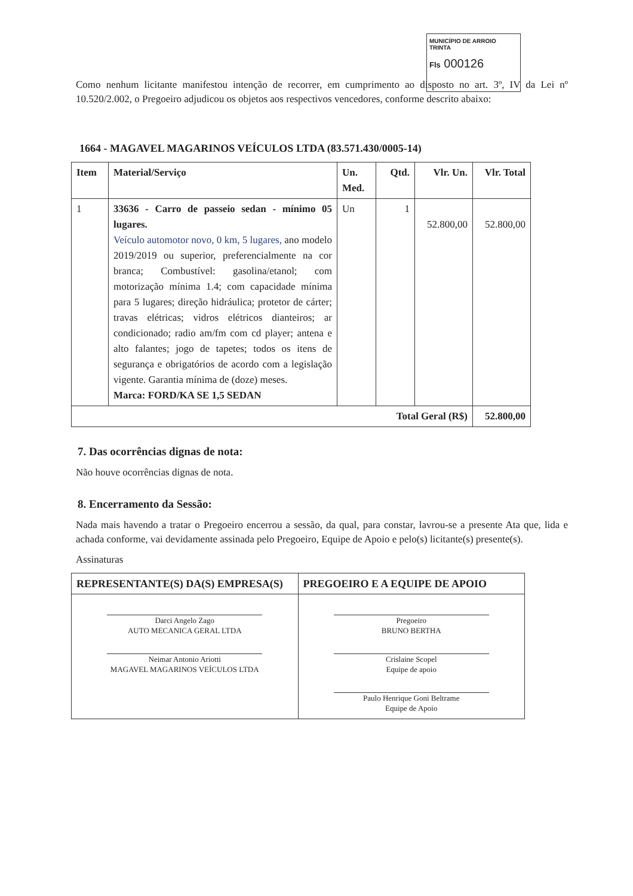MUNICÍPIO DE ARROIO TRINTA
Fls 000126
Como nenhum licitante manifestou intenção de recorrer, em cumprimento ao disposto no art. 3º, IV da Lei nº 10.520/2.002, o Pregoeiro adjudicou os objetos aos respectivos vencedores, conforme descrito abaixo:
1664 - MAGAVEL MAGARINOS VEÍCULOS LTDA (83.571.430/0005-14)
| Item | Material/Serviço | Un. Med. | Qtd. | Vlr. Un. | Vlr. Total |
| --- | --- | --- | --- | --- | --- |
| 1 | 33636 - Carro de passeio sedan - mínimo 05 lugares. Veículo automotor novo, 0 km, 5 lugares, ano modelo 2019/2019 ou superior, preferencialmente na cor branca; Combustível: gasolina/etanol; com motorização mínima 1.4; com capacidade mínima para 5 lugares; direção hidráulica; protetor de cárter; travas elétricas; vidros elétricos dianteiros; ar condicionado; radio am/fm com cd player; antena e alto falantes; jogo de tapetes; todos os itens de segurança e obrigatórios de acordo com a legislação vigente. Garantia mínima de (doze) meses. Marca: FORD/KA SE 1,5 SEDAN | Un | 1 | 52.800,00 | 52.800,00 |
| Total Geral (R$) | | | | | 52.800,00 |
7. Das ocorrências dignas de nota:
Não houve ocorrências dignas de nota.
8. Encerramento da Sessão:
Nada mais havendo a tratar o Pregoeiro encerrou a sessão, da qual, para constar, lavrou-se a presente Ata que, lida e achada conforme, vai devidamente assinada pelo Pregoeiro, Equipe de Apoio e pelo(s) licitante(s) presente(s).
Assinaturas
| REPRESENTANTE(S) DA(S) EMPRESA(S) | PREGOEIRO E A EQUIPE DE APOIO |
| --- | --- |
| Darci Angelo Zago AUTO MECANICA GERAL LTDA Neimar Antonio Ariotti MAGAVEL MAGARINOS VEÍCULOS LTDA | Pregoeiro BRUNO BERTHA Crislaine Scopel Equipe de apoio Paulo Henrique Goni Beltrame Equipe de Apoio |